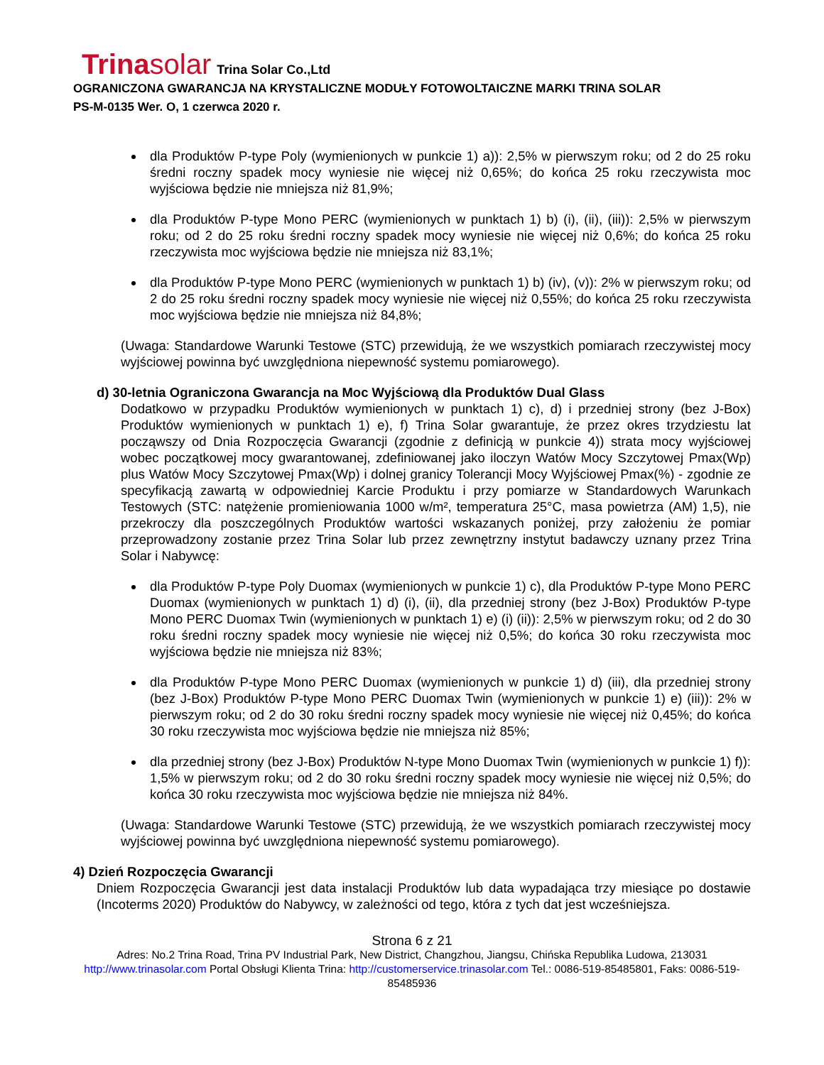Trinasolar Trina Solar Co.,Ltd
OGRANICZONA GWARANCJA NA KRYSTALICZNE MODUŁY FOTOWOLTAICZNE MARKI TRINA SOLAR
PS-M-0135 Wer. O, 1 czerwca 2020 r.
dla Produktów P-type Poly (wymienionych w punkcie 1) a)): 2,5% w pierwszym roku; od 2 do 25 roku średni roczny spadek mocy wyniesie nie więcej niż 0,65%; do końca 25 roku rzeczywista moc wyjściowa będzie nie mniejsza niż 81,9%;
dla Produktów P-type Mono PERC (wymienionych w punktach 1) b) (i), (ii), (iii)): 2,5% w pierwszym roku; od 2 do 25 roku średni roczny spadek mocy wyniesie nie więcej niż 0,6%; do końca 25 roku rzeczywista moc wyjściowa będzie nie mniejsza niż 83,1%;
dla Produktów P-type Mono PERC (wymienionych w punktach 1) b) (iv), (v)): 2% w pierwszym roku; od 2 do 25 roku średni roczny spadek mocy wyniesie nie więcej niż 0,55%; do końca 25 roku rzeczywista moc wyjściowa będzie nie mniejsza niż 84,8%;
(Uwaga: Standardowe Warunki Testowe (STC) przewidują, że we wszystkich pomiarach rzeczywistej mocy wyjściowej powinna być uwzględniona niepewność systemu pomiarowego).
d) 30-letnia Ograniczona Gwarancja na Moc Wyjściową dla Produktów Dual Glass
Dodatkowo w przypadku Produktów wymienionych w punktach 1) c), d) i przedniej strony (bez J-Box) Produktów wymienionych w punktach 1) e), f) Trina Solar gwarantuje, że przez okres trzydziestu lat począwszy od Dnia Rozpoczęcia Gwarancji (zgodnie z definicją w punkcie 4)) strata mocy wyjściowej wobec początkowej mocy gwarantowanej, zdefiniowanej jako iloczyn Watów Mocy Szczytowej Pmax(Wp) plus Watów Mocy Szczytowej Pmax(Wp) i dolnej granicy Tolerancji Mocy Wyjściowej Pmax(%) - zgodnie ze specyfikacją zawartą w odpowiedniej Karcie Produktu i przy pomiarze w Standardowych Warunkach Testowych (STC: natężenie promieniowania 1000 w/m², temperatura 25°C, masa powietrza (AM) 1,5), nie przekroczy dla poszczególnych Produktów wartości wskazanych poniżej, przy założeniu że pomiar przeprowadzony zostanie przez Trina Solar lub przez zewnętrzny instytut badawczy uznany przez Trina Solar i Nabywcę:
dla Produktów P-type Poly Duomax (wymienionych w punkcie 1) c), dla Produktów P-type Mono PERC Duomax (wymienionych w punktach 1) d) (i), (ii), dla przedniej strony (bez J-Box) Produktów P-type Mono PERC Duomax Twin (wymienionych w punktach 1) e) (i) (ii)): 2,5% w pierwszym roku; od 2 do 30 roku średni roczny spadek mocy wyniesie nie więcej niż 0,5%; do końca 30 roku rzeczywista moc wyjściowa będzie nie mniejsza niż 83%;
dla Produktów P-type Mono PERC Duomax (wymienionych w punkcie 1) d) (iii), dla przedniej strony (bez J-Box) Produktów P-type Mono PERC Duomax Twin (wymienionych w punkcie 1) e) (iii)): 2% w pierwszym roku; od 2 do 30 roku średni roczny spadek mocy wyniesie nie więcej niż 0,45%; do końca 30 roku rzeczywista moc wyjściowa będzie nie mniejsza niż 85%;
dla przedniej strony (bez J-Box) Produktów N-type Mono Duomax Twin (wymienionych w punkcie 1) f)): 1,5% w pierwszym roku; od 2 do 30 roku średni roczny spadek mocy wyniesie nie więcej niż 0,5%; do końca 30 roku rzeczywista moc wyjściowa będzie nie mniejsza niż 84%.
(Uwaga: Standardowe Warunki Testowe (STC) przewidują, że we wszystkich pomiarach rzeczywistej mocy wyjściowej powinna być uwzględniona niepewność systemu pomiarowego).
4) Dzień Rozpoczęcia Gwarancji
Dniem Rozpoczęcia Gwarancji jest data instalacji Produktów lub data wypadająca trzy miesiące po dostawie (Incoterms 2020) Produktów do Nabywcy, w zależności od tego, która z tych dat jest wcześniejsza.
Strona 6 z 21
Adres: No.2 Trina Road, Trina PV Industrial Park, New District, Changzhou, Jiangsu, Chińska Republika Ludowa, 213031
http://www.trinasolar.com Portal Obsługi Klienta Trina: http://customerservice.trinasolar.com Tel.: 0086-519-85485801, Faks: 0086-519-85485936